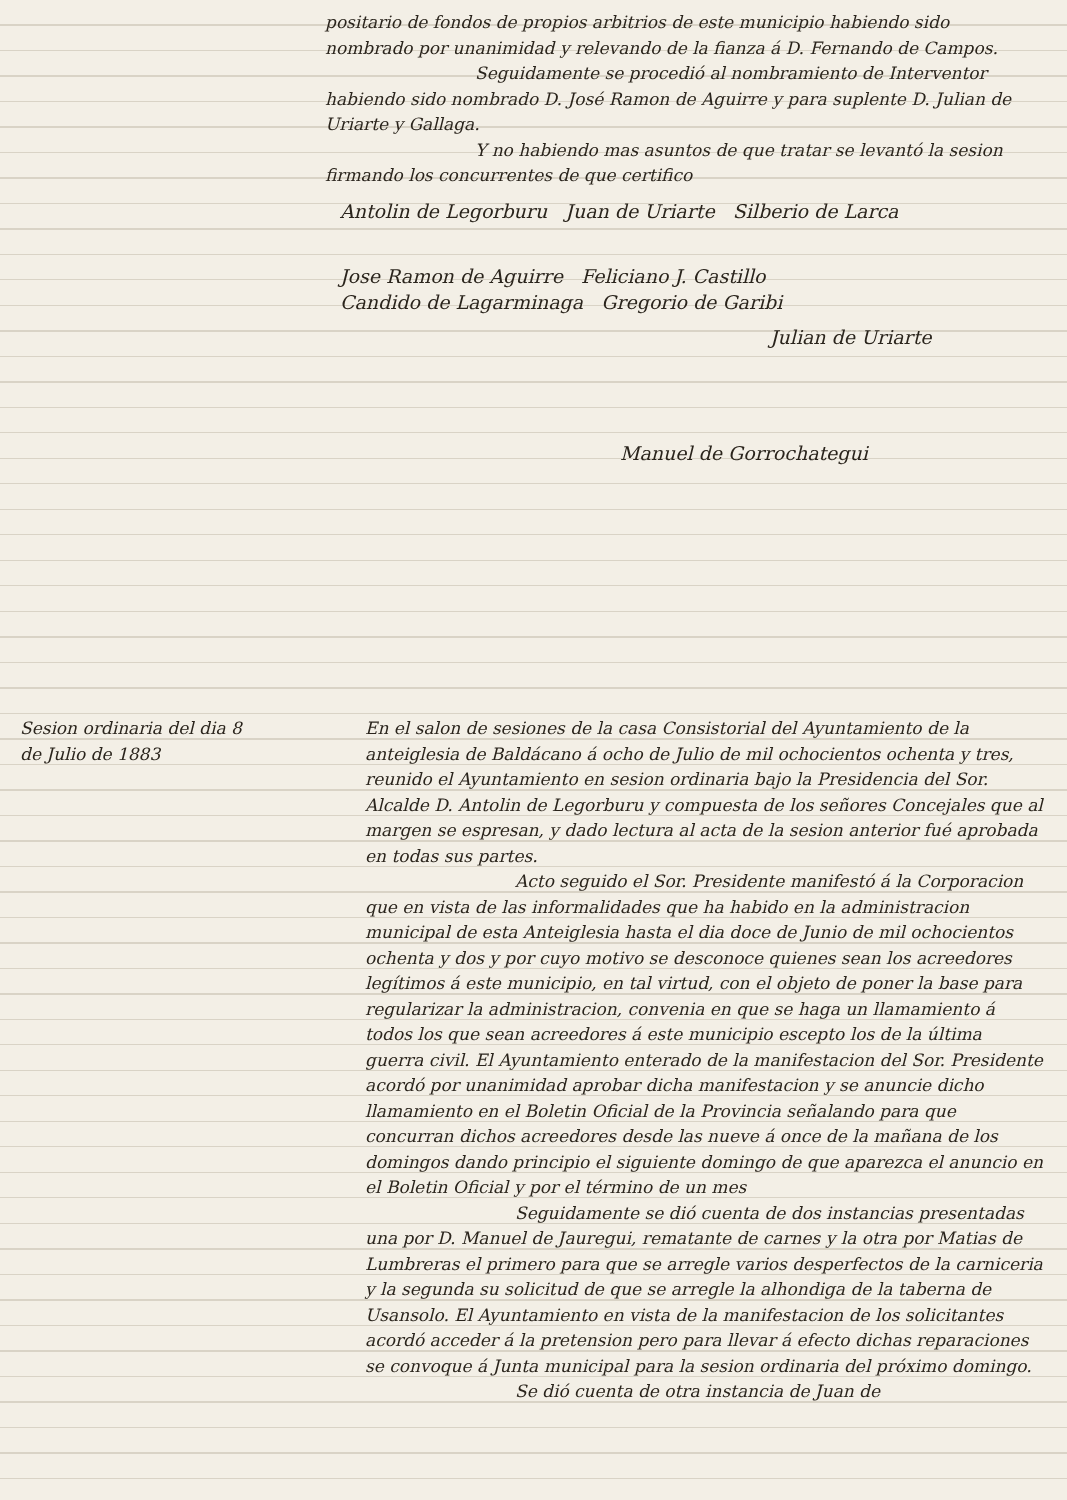positario de fondos de propios arbitrios de este municipio habiendo sido nombrado por unanimidad y relevando de la fianza á D. Fernando de Campos.
Seguidamente se procedió al nombramiento de Interventor habiendo sido nombrado D. José Ramon de Aguirre y para suplente D. Julian de Uriarte y Gallaga.
Y no habiendo mas asuntos de que tratar se levantó la sesion firmando los concurrentes de que certifico
Antolin de Legorburu Juan de Uriarte Silberio de Larca
Jose Ramon de Aguirre Feliciano J. Castillo
Candido de Lagarminaga Gregorio de Garibi
Julian de Uriarte
Manuel de Gorrochategui
Sesion ordinaria del dia 8 de Julio de 1883
En el salon de sesiones de la casa Consistorial del Ayuntamiento de la anteiglesia de Baldácano á ocho de Julio de mil ochocientos ochenta y tres, reunido el Ayuntamiento en sesion ordinaria bajo la Presidencia del Sor. Alcalde D. Antolin de Legorburu y compuesta de los señores Concejales que al margen se espresan, y dado lectura al acta de la sesion anterior fué aprobada en todas sus partes.
Acto seguido el Sor. Presidente manifestó á la Corporacion que en vista de las informalidades que ha habido en la administracion municipal de esta Anteiglesia hasta el dia doce de Junio de mil ochocientos ochenta y dos y por cuyo motivo se desconoce quienes sean los acreedores legítimos á este municipio, en tal virtud, con el objeto de poner la base para regularizar la administracion, convenia en que se haga un llamamiento á todos los que sean acreedores á este municipio escepto los de la última guerra civil. El Ayuntamiento enterado de la manifestacion del Sor. Presidente acordó por unanimidad aprobar dicha manifestacion y se anuncie dicho llamamiento en el Boletin Oficial de la Provincia señalando para que concurran dichos acreedores desde las nueve á once de la mañana de los domingos dando principio el siguiente domingo de que aparezca el anuncio en el Boletin Oficial y por el término de un mes
Seguidamente se dió cuenta de dos instancias presentadas una por D. Manuel de Jauregui, rematante de carnes y la otra por Matias de Lumbreras el primero para que se arregle varios desperfectos de la carniceria y la segunda su solicitud de que se arregle la alhondiga de la taberna de Usansolo. El Ayuntamiento en vista de la manifestacion de los solicitantes acordó acceder á la pretension pero para llevar á efecto dichas reparaciones se convoque á Junta municipal para la sesion ordinaria del próximo domingo.
Se dió cuenta de otra instancia de Juan de